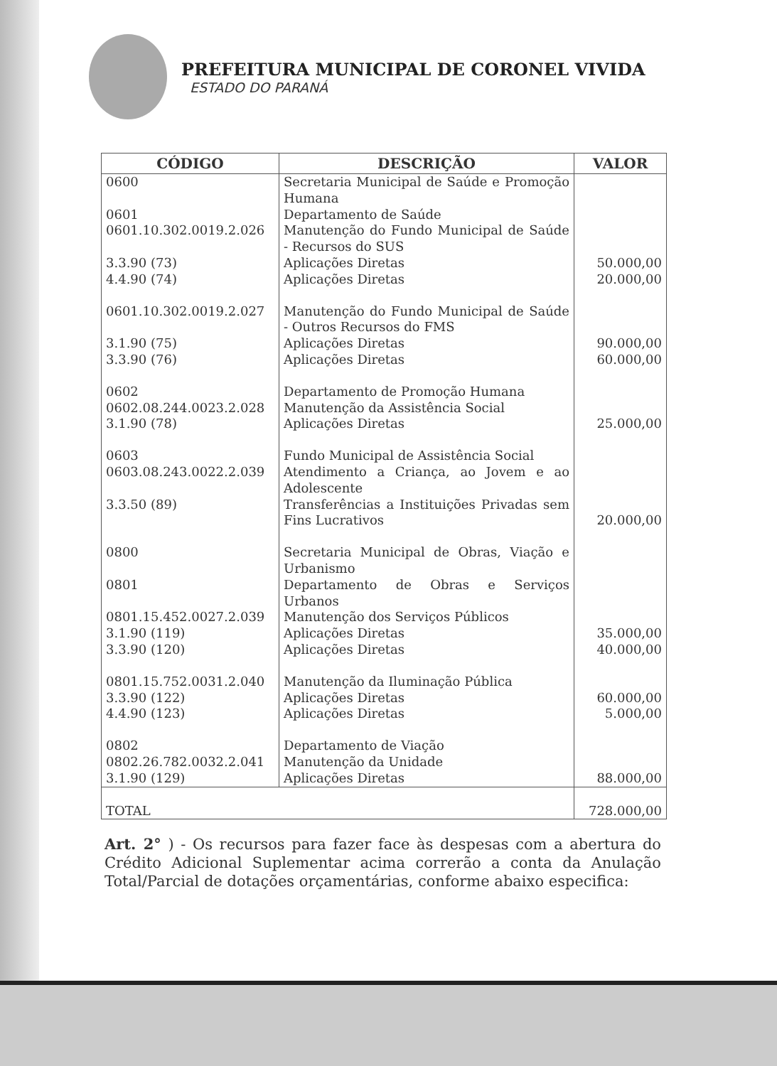PREFEITURA MUNICIPAL DE CORONEL VIVIDA
ESTADO DO PARANÁ
| CÓDIGO | DESCRIÇÃO | VALOR |
| --- | --- | --- |
| 0600 | Secretaria Municipal de Saúde e Promoção Humana | |
| 0601 | Departamento de Saúde | |
| 0601.10.302.0019.2.026 | Manutenção do Fundo Municipal de Saúde - Recursos do SUS | |
| 3.3.90 (73) | Aplicações Diretas | 50.000,00 |
| 4.4.90 (74) | Aplicações Diretas | 20.000,00 |
| 0601.10.302.0019.2.027 | Manutenção do Fundo Municipal de Saúde - Outros Recursos do FMS | |
| 3.1.90 (75) | Aplicações Diretas | 90.000,00 |
| 3.3.90 (76) | Aplicações Diretas | 60.000,00 |
| 0602 | Departamento de Promoção Humana | |
| 0602.08.244.0023.2.028 | Manutenção da Assistência Social | |
| 3.1.90 (78) | Aplicações Diretas | 25.000,00 |
| 0603 | Fundo Municipal de Assistência Social | |
| 0603.08.243.0022.2.039 | Atendimento a Criança, ao Jovem e ao Adolescente | |
| 3.3.50 (89) | Transferências a Instituições Privadas sem Fins Lucrativos | 20.000,00 |
| 0800 | Secretaria Municipal de Obras, Viação e Urbanismo | |
| 0801 | Departamento de Obras e Serviços Urbanos | |
| 0801.15.452.0027.2.039 | Manutenção dos Serviços Públicos | |
| 3.1.90 (119) | Aplicações Diretas | 35.000,00 |
| 3.3.90 (120) | Aplicações Diretas | 40.000,00 |
| 0801.15.752.0031.2.040 | Manutenção da Iluminação Pública | |
| 3.3.90 (122) | Aplicações Diretas | 60.000,00 |
| 4.4.90 (123) | Aplicações Diretas | 5.000,00 |
| 0802 | Departamento de Viação | |
| 0802.26.782.0032.2.041 | Manutenção da Unidade | |
| 3.1.90 (129) | Aplicações Diretas | 88.000,00 |
| TOTAL | | 728.000,00 |
Art. 2° ) - Os recursos para fazer face às despesas com a abertura do Crédito Adicional Suplementar acima correrão a conta da Anulação Total/Parcial de dotações orçamentárias, conforme abaixo especifica: